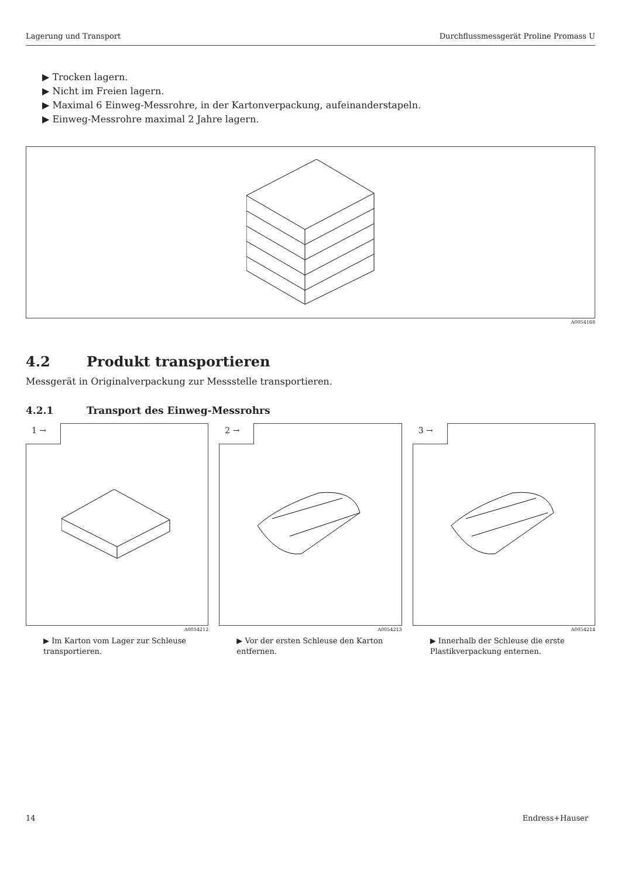Lagerung und Transport Durchflussmessgerät Proline Promass U
▶ Trocken lagern.
▶ Nicht im Freien lagern.
▶ Maximal 6 Einweg-Messrohre, in der Kartonverpackung, aufeinanderstapeln.
▶ Einweg-Messrohre maximal 2 Jahre lagern.
A0054168
4.2 Produkt transportieren
Messgerät in Originalverpackung zur Messstelle transportieren.
4.2.1 Transport des Einweg-Messrohrs
1 →
A0054212
▶ Im Karton vom Lager zur Schleuse transportieren.
2 →
A0054213
▶ Vor der ersten Schleuse den Karton entfernen.
3 →
A0054214
▶ Innerhalb der Schleuse die erste Plastikverpackung enternen.
14 Endress+Hauser